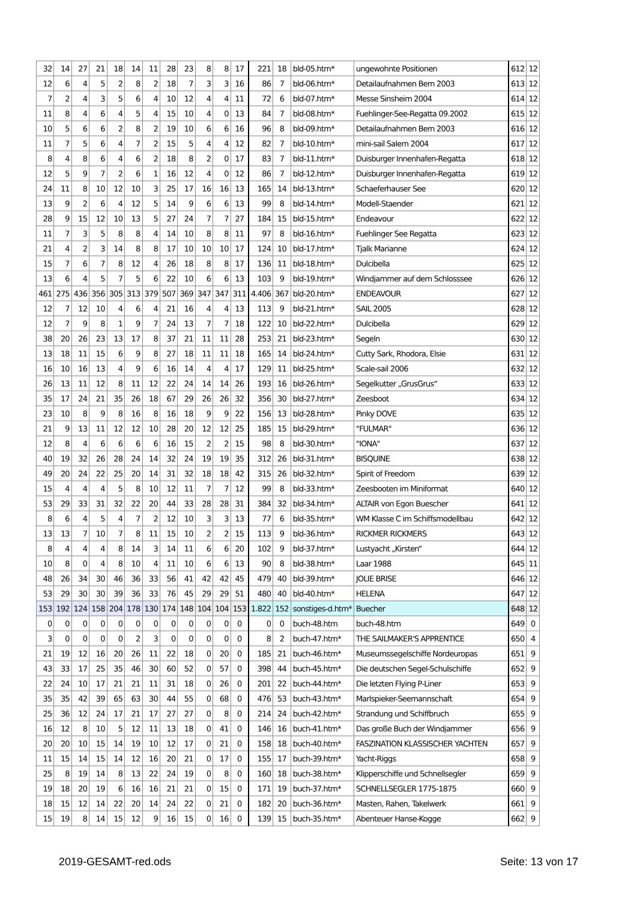| 32 | 14 | 27 | 21 | 18 | 14 | 11 | 28 | 23 | 8 | 8 | 17 | 221 | 18 | bld-05.htm* | ungewohnte Positionen | 612 | 12 |
| 12 | 6 | 4 | 5 | 2 | 8 | 2 | 18 | 7 | 3 | 3 | 16 | 86 | 7 | bld-06.htm* | Detailaufnahmen Bern 2003 | 613 | 12 |
| 7 | 2 | 4 | 3 | 5 | 6 | 4 | 10 | 12 | 4 | 4 | 11 | 72 | 6 | bld-07.htm* | Messe Sinsheim 2004 | 614 | 12 |
| 11 | 8 | 4 | 6 | 4 | 5 | 4 | 15 | 10 | 4 | 0 | 13 | 84 | 7 | bld-08.htm* | Fuehlinger-See-Regatta 09.2002 | 615 | 12 |
| 10 | 5 | 6 | 6 | 2 | 8 | 2 | 19 | 10 | 6 | 6 | 16 | 96 | 8 | bld-09.htm* | Detailaufnahmen Bern 2003 | 616 | 12 |
| 11 | 7 | 5 | 6 | 4 | 7 | 2 | 15 | 5 | 4 | 4 | 12 | 82 | 7 | bld-10.htm* | mini-sail Salem 2004 | 617 | 12 |
| 8 | 4 | 8 | 6 | 4 | 6 | 2 | 18 | 8 | 2 | 0 | 17 | 83 | 7 | bld-11.htm* | Duisburger Innenhafen-Regatta | 618 | 12 |
| 12 | 5 | 9 | 7 | 2 | 6 | 1 | 16 | 12 | 4 | 0 | 12 | 86 | 7 | bld-12.htm* | Duisburger Innenhafen-Regatta | 619 | 12 |
| 24 | 11 | 8 | 10 | 12 | 10 | 3 | 25 | 17 | 16 | 16 | 13 | 165 | 14 | bld-13.htm* | Schaeferhauser See | 620 | 12 |
| 13 | 9 | 2 | 6 | 4 | 12 | 5 | 14 | 9 | 6 | 6 | 13 | 99 | 8 | bld-14.htm* | Modell-Staender | 621 | 12 |
| 28 | 9 | 15 | 12 | 10 | 13 | 5 | 27 | 24 | 7 | 7 | 27 | 184 | 15 | bld-15.htm* | Endeavour | 622 | 12 |
| 11 | 7 | 3 | 5 | 8 | 8 | 4 | 14 | 10 | 8 | 8 | 11 | 97 | 8 | bld-16.htm* | Fuehlinger See Regatta | 623 | 12 |
| 21 | 4 | 2 | 3 | 14 | 8 | 8 | 17 | 10 | 10 | 10 | 17 | 124 | 10 | bld-17.htm* | Tjalk Marianne | 624 | 12 |
| 15 | 7 | 6 | 7 | 8 | 12 | 4 | 26 | 18 | 8 | 8 | 17 | 136 | 11 | bld-18.htm* | Dulcibella | 625 | 12 |
| 13 | 6 | 4 | 5 | 7 | 5 | 6 | 22 | 10 | 6 | 6 | 13 | 103 | 9 | bld-19.htm* | Windjammer auf dem Schlosssee | 626 | 12 |
| 461 | 275 | 436 | 356 | 305 | 313 | 379 | 507 | 369 | 347 | 347 | 311 | 4.406 | 367 | bld-20.htm* | ENDEAVOUR | 627 | 12 |
| 12 | 7 | 12 | 10 | 4 | 6 | 4 | 21 | 16 | 4 | 4 | 13 | 113 | 9 | bld-21.htm* | SAIL 2005 | 628 | 12 |
| 12 | 7 | 9 | 8 | 1 | 9 | 7 | 24 | 13 | 7 | 7 | 18 | 122 | 10 | bld-22.htm* | Dulcibella | 629 | 12 |
| 38 | 20 | 26 | 23 | 13 | 17 | 8 | 37 | 21 | 11 | 11 | 28 | 253 | 21 | bld-23.htm* | Segeln | 630 | 12 |
| 13 | 18 | 11 | 15 | 6 | 9 | 8 | 27 | 18 | 11 | 11 | 18 | 165 | 14 | bld-24.htm* | Cutty Sark, Rhodora, Elsie | 631 | 12 |
| 16 | 10 | 16 | 13 | 4 | 9 | 6 | 16 | 14 | 4 | 4 | 17 | 129 | 11 | bld-25.htm* | Scale-sail 2006 | 632 | 12 |
| 26 | 13 | 11 | 12 | 8 | 11 | 12 | 22 | 24 | 14 | 14 | 26 | 193 | 16 | bld-26.htm* | Segelkutter „GrusGrus“ | 633 | 12 |
| 35 | 17 | 24 | 21 | 35 | 26 | 18 | 67 | 29 | 26 | 26 | 32 | 356 | 30 | bld-27.htm* | Zeesboot | 634 | 12 |
| 23 | 10 | 8 | 9 | 8 | 16 | 8 | 16 | 18 | 9 | 9 | 22 | 156 | 13 | bld-28.htm* | Pinky DOVE | 635 | 12 |
| 21 | 9 | 13 | 11 | 12 | 12 | 10 | 28 | 20 | 12 | 12 | 25 | 185 | 15 | bld-29.htm* | "FULMAR" | 636 | 12 |
| 12 | 8 | 4 | 6 | 6 | 6 | 6 | 16 | 15 | 2 | 2 | 15 | 98 | 8 | bld-30.htm* | "IONA" | 637 | 12 |
| 40 | 19 | 32 | 26 | 28 | 24 | 14 | 32 | 24 | 19 | 19 | 35 | 312 | 26 | bld-31.htm* | BISQUINE | 638 | 12 |
| 49 | 20 | 24 | 22 | 25 | 20 | 14 | 31 | 32 | 18 | 18 | 42 | 315 | 26 | bld-32.htm* | Spirit of Freedom | 639 | 12 |
| 15 | 4 | 4 | 4 | 5 | 8 | 10 | 12 | 11 | 7 | 7 | 12 | 99 | 8 | bld-33.htm* | Zeesbooten im Miniformat | 640 | 12 |
| 53 | 29 | 33 | 31 | 32 | 22 | 20 | 44 | 33 | 28 | 28 | 31 | 384 | 32 | bld-34.htm* | ALTAIR von Egon Buescher | 641 | 12 |
| 8 | 6 | 4 | 5 | 4 | 7 | 2 | 12 | 10 | 3 | 3 | 13 | 77 | 6 | bld-35.htm* | WM Klasse C im Schiffsmodellbau | 642 | 12 |
| 13 | 13 | 7 | 10 | 7 | 8 | 11 | 15 | 10 | 2 | 2 | 15 | 113 | 9 | bld-36.htm* | RICKMER RICKMERS | 643 | 12 |
| 8 | 4 | 4 | 4 | 8 | 14 | 3 | 14 | 11 | 6 | 6 | 20 | 102 | 9 | bld-37.htm* | Lustyacht „Kirsten“ | 644 | 12 |
| 10 | 8 | 0 | 4 | 8 | 10 | 4 | 11 | 10 | 6 | 6 | 13 | 90 | 8 | bld-38.htm* | Laar 1988 | 645 | 11 |
| 48 | 26 | 34 | 30 | 46 | 36 | 33 | 56 | 41 | 42 | 42 | 45 | 479 | 40 | bld-39.htm* | JOLIE BRISE | 646 | 12 |
| 53 | 29 | 30 | 30 | 39 | 36 | 33 | 76 | 45 | 29 | 29 | 51 | 480 | 40 | bld-40.htm* | HELENA | 647 | 12 |
| 153 | 192 | 124 | 158 | 204 | 178 | 130 | 174 | 148 | 104 | 104 | 153 | 1.822 | 152 | sonstiges-d.htm* | Buecher | 648 | 12 |
| 0 | 0 | 0 | 0 | 0 | 0 | 0 | 0 | 0 | 0 | 0 | 0 | 0 | 0 | buch-48.htm | buch-48.htm | 649 | 0 |
| 3 | 0 | 0 | 0 | 0 | 2 | 3 | 0 | 0 | 0 | 0 | 0 | 8 | 2 | buch-47.htm* | THE SAILMAKER'S APPRENTICE | 650 | 4 |
| 21 | 19 | 12 | 16 | 20 | 26 | 11 | 22 | 18 | 0 | 20 | 0 | 185 | 21 | buch-46.htm* | Museumssegelschiffe Nordeuropas | 651 | 9 |
| 43 | 33 | 17 | 25 | 35 | 46 | 30 | 60 | 52 | 0 | 57 | 0 | 398 | 44 | buch-45.htm* | Die deutschen Segel-Schulschiffe | 652 | 9 |
| 22 | 24 | 10 | 17 | 21 | 21 | 11 | 31 | 18 | 0 | 26 | 0 | 201 | 22 | buch-44.htm* | Die letzten Flying P-Liner | 653 | 9 |
| 35 | 35 | 42 | 39 | 65 | 63 | 30 | 44 | 55 | 0 | 68 | 0 | 476 | 53 | buch-43.htm* | Marlspieker-Seemannschaft | 654 | 9 |
| 25 | 36 | 12 | 24 | 17 | 21 | 17 | 27 | 27 | 0 | 8 | 0 | 214 | 24 | buch-42.htm* | Strandung und Schiffbruch | 655 | 9 |
| 16 | 12 | 8 | 10 | 5 | 12 | 11 | 13 | 18 | 0 | 41 | 0 | 146 | 16 | buch-41.htm* | Das große Buch der Windjammer | 656 | 9 |
| 20 | 20 | 10 | 15 | 14 | 19 | 10 | 12 | 17 | 0 | 21 | 0 | 158 | 18 | buch-40.htm* | FASZINATION KLASSISCHER YACHTEN | 657 | 9 |
| 11 | 15 | 14 | 15 | 14 | 12 | 16 | 20 | 21 | 0 | 17 | 0 | 155 | 17 | buch-39.htm* | Yacht-Riggs | 658 | 9 |
| 25 | 8 | 19 | 14 | 8 | 13 | 22 | 24 | 19 | 0 | 8 | 0 | 160 | 18 | buch-38.htm* | Klipperschiffe und Schnellsegler | 659 | 9 |
| 19 | 18 | 20 | 19 | 6 | 16 | 16 | 21 | 21 | 0 | 15 | 0 | 171 | 19 | buch-37.htm* | SCHNELLSEGLER 1775-1875 | 660 | 9 |
| 18 | 15 | 12 | 14 | 22 | 20 | 14 | 24 | 22 | 0 | 21 | 0 | 182 | 20 | buch-36.htm* | Masten, Rahen, Takelwerk | 661 | 9 |
| 15 | 19 | 8 | 14 | 15 | 12 | 9 | 16 | 15 | 0 | 16 | 0 | 139 | 15 | buch-35.htm* | Abenteuer Hanse-Kogge | 662 | 9 |
2019-GESAMT-red.ods Seite: 13 von 17